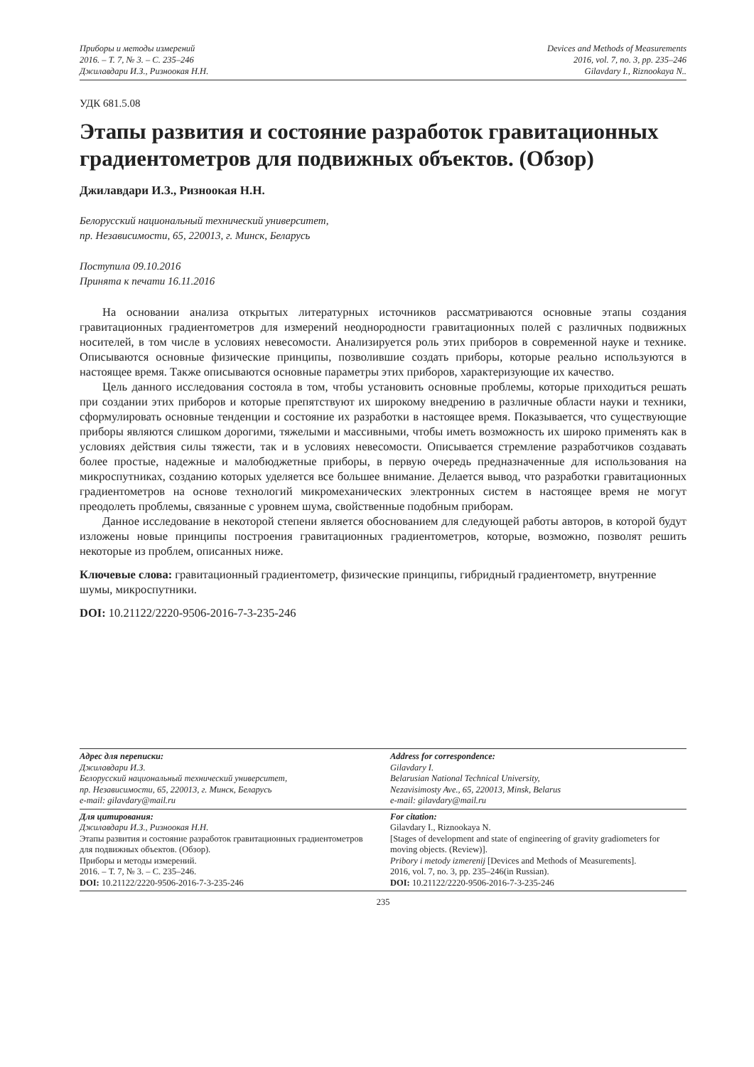Приборы и методы измерений
2016. – Т. 7, № 3. – С. 235–246
Джилавдари И.З., Ризноокая Н.Н.
Devices and Methods of Measurements
2016, vol. 7, no. 3, pp. 235–246
Gilavdary I., Riznookaya N..
УДК 681.5.08
Этапы развития и состояние разработок гравитационных градиентометров для подвижных объектов. (Обзор)
Джилавдари И.З., Ризноокая Н.Н.
Белорусский национальный технический университет,
пр. Независимости, 65, 220013, г. Минск, Беларусь
Поступила 09.10.2016
Принята к печати 16.11.2016
На основании анализа открытых литературных источников рассматриваются основные этапы создания гравитационных градиентометров для измерений неоднородности гравитационных полей с различных подвижных носителей, в том числе в условиях невесомости. Анализируется роль этих приборов в современной науке и технике. Описываются основные физические принципы, позволившие создать приборы, которые реально используются в настоящее время. Также описываются основные параметры этих приборов, характеризующие их качество.
Цель данного исследования состояла в том, чтобы установить основные проблемы, которые приходиться решать при создании этих приборов и которые препятствуют их широкому внедрению в различные области науки и техники, сформулировать основные тенденции и состояние их разработки в настоящее время. Показывается, что существующие приборы являются слишком дорогими, тяжелыми и массивными, чтобы иметь возможность их широко применять как в условиях действия силы тяжести, так и в условиях невесомости. Описывается стремление разработчиков создавать более простые, надежные и малобюджетные приборы, в первую очередь предназначенные для использования на микроспутниках, созданию которых уделяется все большее внимание. Делается вывод, что разработки гравитационных градиентометров на основе технологий микромеханических электронных систем в настоящее время не могут преодолеть проблемы, связанные с уровнем шума, свойственные подобным приборам.
Данное исследование в некоторой степени является обоснованием для следующей работы авторов, в которой будут изложены новые принципы построения гравитационных градиентометров, которые, возможно, позволят решить некоторые из проблем, описанных ниже.
Ключевые слова: гравитационный градиентометр, физические принципы, гибридный градиентометр, внутренние шумы, микроспутники.
DOI: 10.21122/2220-9506-2016-7-3-235-246
Адрес для переписки:
Джилавдари И.З.
Белорусский национальный технический университет,
пр. Независимости, 65, 220013, г. Минск, Беларусь
e-mail: gilavdary@mail.ru
Address for correspondence:
Gilavdary I.
Belarusian National Technical University,
Nezavisimosty Ave., 65, 220013, Minsk, Belarus
e-mail: gilavdary@mail.ru
Для цитирования:
Джилавдари И.З., Ризноокая Н.Н.
Этапы развития и состояние разработок гравитационных градиентометров для подвижных объектов. (Обзор).
Приборы и методы измерений.
2016. – Т. 7, № 3. – С. 235–246.
DOI: 10.21122/2220-9506-2016-7-3-235-246
For citation:
Gilavdary I., Riznookaya N.
[Stages of development and state of engineering of gravity gradiometers for moving objects. (Review)].
Pribory i metody izmerenij [Devices and Methods of Measurements].
2016, vol. 7, no. 3, pp. 235–246(in Russian).
DOI: 10.21122/2220-9506-2016-7-3-235-246
235